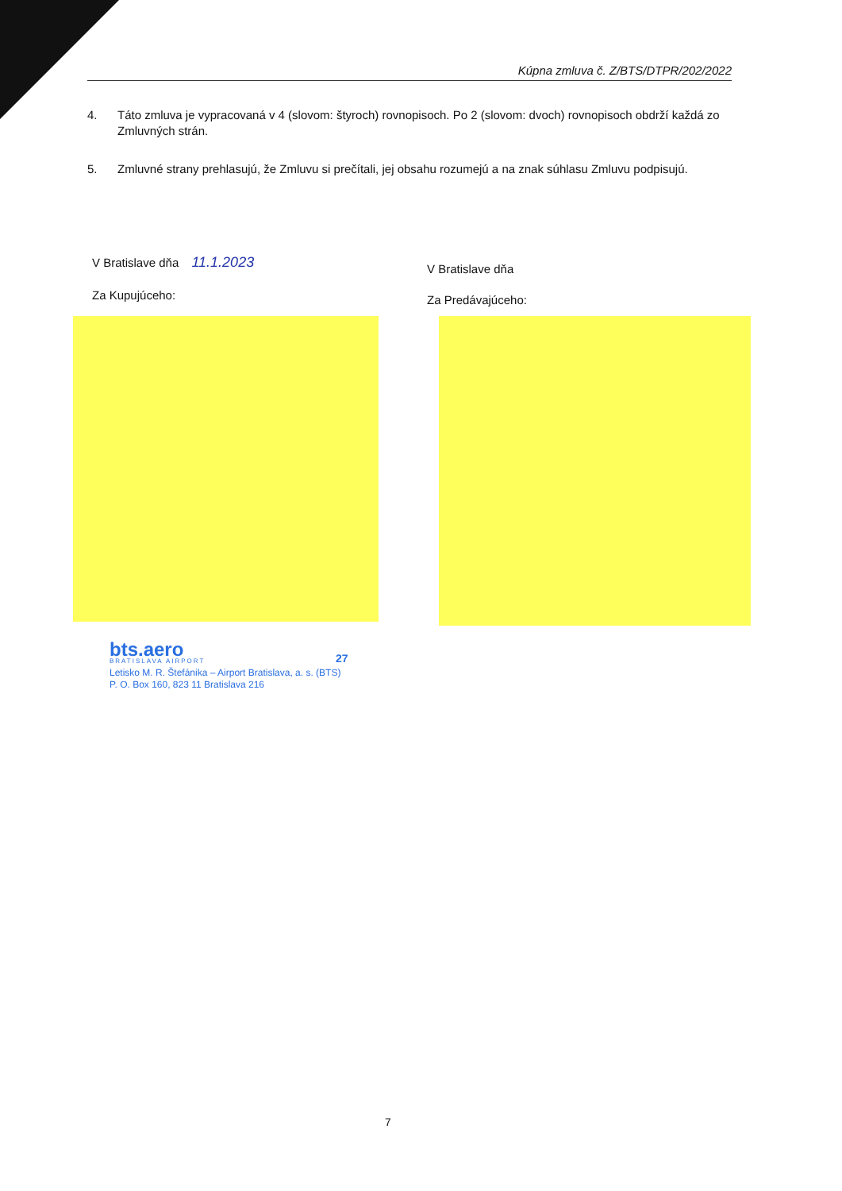Kúpna zmluva č. Z/BTS/DTPR/202/2022
4. Táto zmluva je vypracovaná v 4 (slovom: štyroch) rovnopisoch. Po 2 (slovom: dvoch) rovnopisoch obdrží každá zo Zmluvných strán.
5. Zmluvné strany prehlasujú, že Zmluvu si prečítali, jej obsahu rozumejú a na znak súhlasu Zmluvu podpisujú.
V Bratislave dňa 11.1.2023
Za Kupujúceho:
V Bratislave dňa
Za Predávajúceho:
bts.aero
BRATISLAVA AIRPORT
27
Letisko M. R. Štefánika – Airport Bratislava, a. s. (BTS)
P. O. Box 160, 823 11 Bratislava 216
7